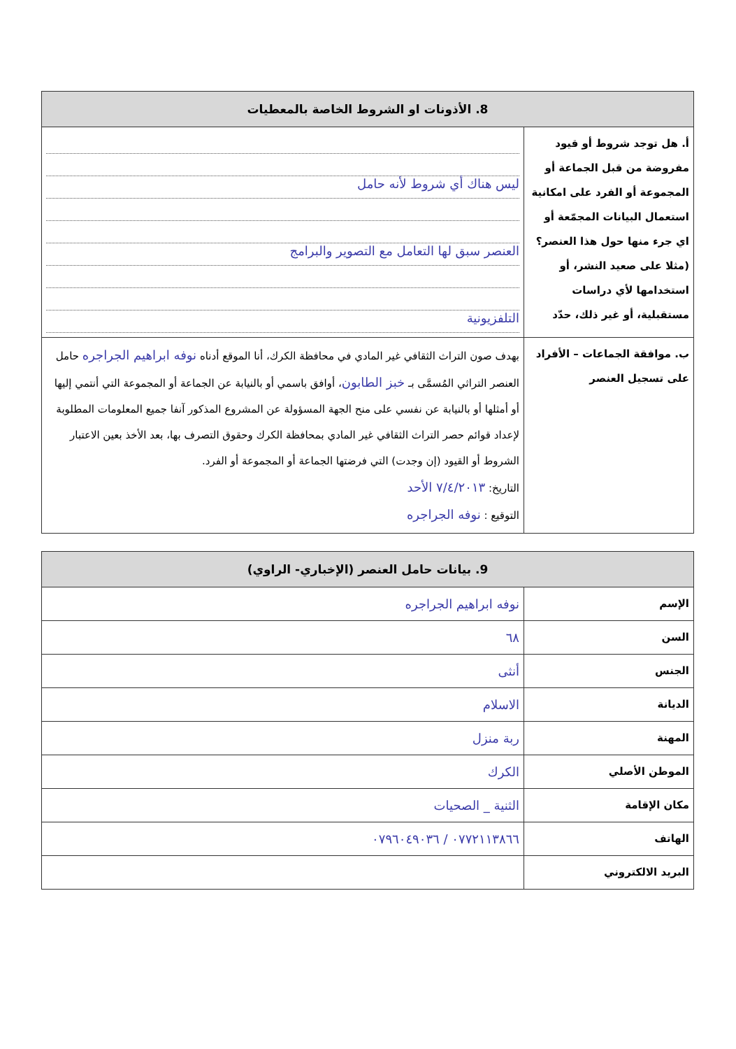| 8. الأذونات او الشروط الخاصة بالمعطيات | |
| --- | --- |
| أ. هل توجد شروط أو قيود مفروضة من قبل الجماعة أو المجموعة أو الفرد على امكانية استعمال البيانات المجمّعة أو اي جرء منها حول هذا العنصر؟ (مثلا على صعيد النشر، أو استخدامها لأي دراسات مستقبلية، أو غير ذلك، حدّد | ليس هناك أي شروط لأنه حامل العنصر سبق لها التعامل مع التصوير والبرامج التلفزيونية |
| ب. موافقة الجماعات – الأفراد على تسجيل العنصر | بهدف صون التراث الثقافي غير المادي في محافظة الكرك، أنا الموقع أدناه نوفه ابراهيم الجراجره حامل العنصر التراثي المُسمَّى بـ خبز الطابون ، أوافق باسمي أو بالنيابة عن الجماعة أو المجموعة التي أنتمي إليها أو أمثلها أو بالنيابة عن نفسي على منح الجهة المسؤولة عن المشروع المذكور آنفا جميع المعلومات المطلوبة لإعداد قوائم حصر التراث الثقافي غير المادي بمحافظة الكرك وحقوق التصرف بها، بعد الأخذ بعين الاعتبار الشروط أو القيود (إن وجدت) التي فرضتها الجماعة أو المجموعة أو الفرد. التاريخ: ٧/٤/٢٠١٣ الأحد التوقيع : نوفه الجراجره |
| 9. بيانات حامل العنصر (الإخباري- الراوي) | |
| --- | --- |
| الإسم | نوفه ابراهيم الجراجره |
| السن | ٦٨ |
| الجنس | أنثى |
| الديانة | الاسلام |
| المهنة | ربة منزل |
| الموطن الأصلي | الكرك |
| مكان الإقامة | الثنية _ الصحيات |
| الهاتف | ٠٧٧٢١١٣٨٦٦ / ٠٧٩٦٠٤٩٠٣٦ |
| البريد الالكتروني | |